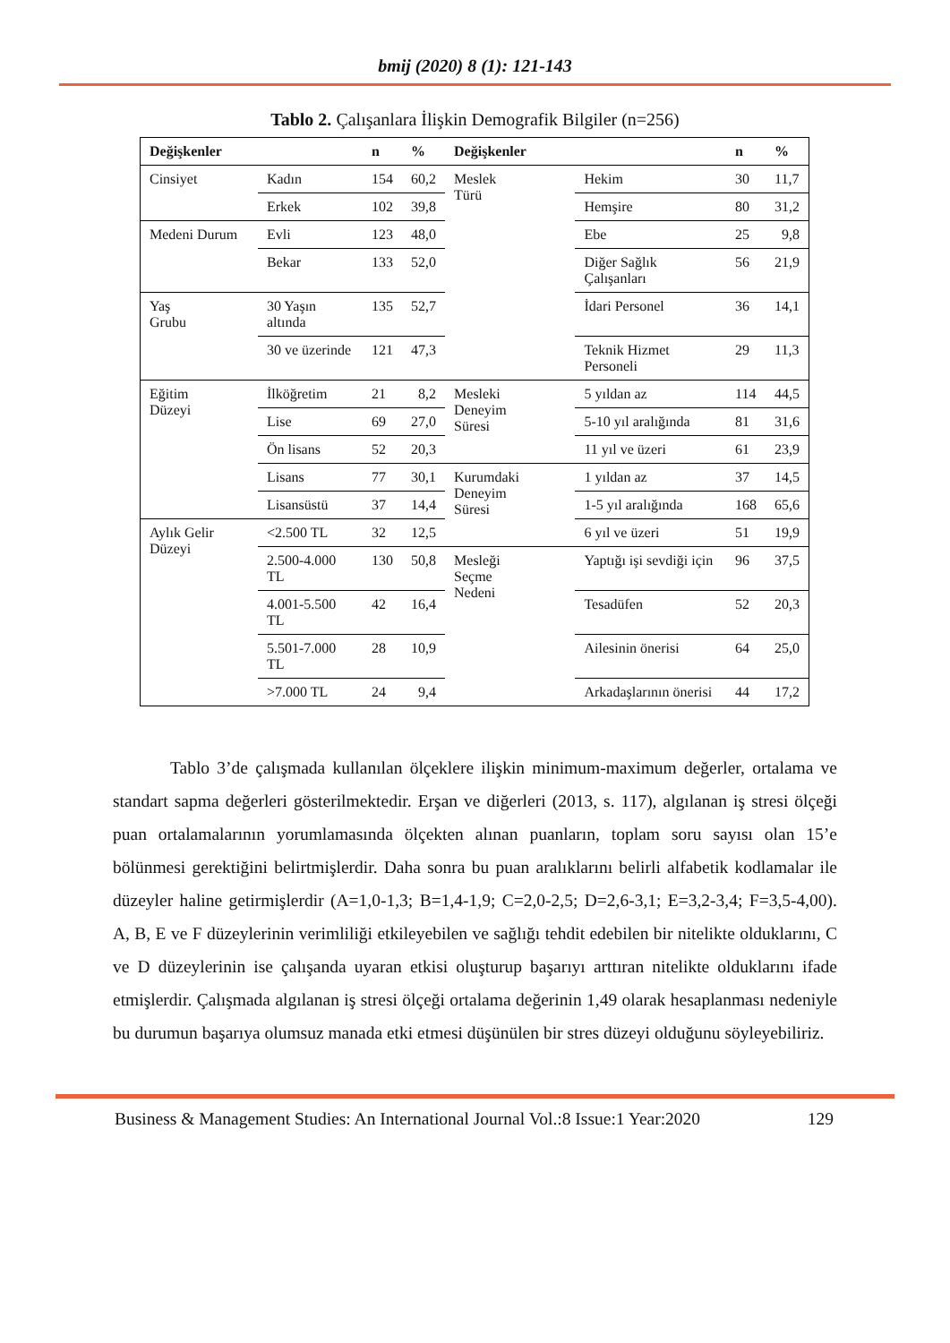bmij (2020) 8 (1): 121-143
Tablo 2. Çalışanlara İlişkin Demografik Bilgiler (n=256)
| Değişkenler | | n | % | Değişkenler | | n | % |
| --- | --- | --- | --- | --- | --- | --- | --- |
| Cinsiyet | Kadın | 154 | 60,2 | Meslek Türü | Hekim | 30 | 11,7 |
| | Erkek | 102 | 39,8 | | Hemşire | 80 | 31,2 |
| Medeni Durum | Evli | 123 | 48,0 | | Ebe | 25 | 9,8 |
| | Bekar | 133 | 52,0 | | Diğer Sağlık Çalışanları | 56 | 21,9 |
| Yaş Grubu | 30 Yaşın altında | 135 | 52,7 | | İdari Personel | 36 | 14,1 |
| | 30 ve üzerinde | 121 | 47,3 | | Teknik Hizmet Personeli | 29 | 11,3 |
| Eğitim Düzeyi | İlköğretim | 21 | 8,2 | Mesleki Deneyim Süresi | 5 yıldan az | 114 | 44,5 |
| | Lise | 69 | 27,0 | | 5-10 yıl aralığında | 81 | 31,6 |
| | Ön lisans | 52 | 20,3 | | 11 yıl ve üzeri | 61 | 23,9 |
| | Lisans | 77 | 30,1 | Kurumdaki Deneyim Süresi | 1 yıldan az | 37 | 14,5 |
| | Lisansüstü | 37 | 14,4 | | 1-5 yıl aralığında | 168 | 65,6 |
| Aylık Gelir Düzeyi | <2.500 TL | 32 | 12,5 | | 6 yıl ve üzeri | 51 | 19,9 |
| | 2.500-4.000 TL | 130 | 50,8 | Mesleği Seçme Nedeni | Yaptığı işi sevdiği için | 96 | 37,5 |
| | 4.001-5.500 TL | 42 | 16,4 | | Tesadüfen | 52 | 20,3 |
| | 5.501-7.000 TL | 28 | 10,9 | | Ailesinin önerisi | 64 | 25,0 |
| | >7.000 TL | 24 | 9,4 | | Arkadaşlarının önerisi | 44 | 17,2 |
Tablo 3’de çalışmada kullanılan ölçeklere ilişkin minimum-maximum değerler, ortalama ve standart sapma değerleri gösterilmektedir. Erşan ve diğerleri (2013, s. 117), algılanan iş stresi ölçeği puan ortalamalarının yorumlamasında ölçekten alınan puanların, toplam soru sayısı olan 15’e bölünmesi gerektiğini belirtmişlerdir. Daha sonra bu puan aralıklarını belirli alfabetik kodlamalar ile düzeyler haline getirmişlerdir (A=1,0-1,3; B=1,4-1,9; C=2,0-2,5; D=2,6-3,1; E=3,2-3,4; F=3,5-4,00). A, B, E ve F düzeylerinin verimliliği etkileyebilen ve sağlığı tehdit edebilen bir nitelikte olduklarını, C ve D düzeylerinin ise çalışanda uyaran etkisi oluşturup başarıyı arttıran nitelikte olduklarını ifade etmişlerdir. Çalışmada algılanan iş stresi ölçeği ortalama değerinin 1,49 olarak hesaplanması nedeniyle bu durumun başarıya olumsuz manada etki etmesi düşünülen bir stres düzeyi olduğunu söyleyebiliriz.
Business & Management Studies: An International Journal Vol.:8 Issue:1 Year:2020 129